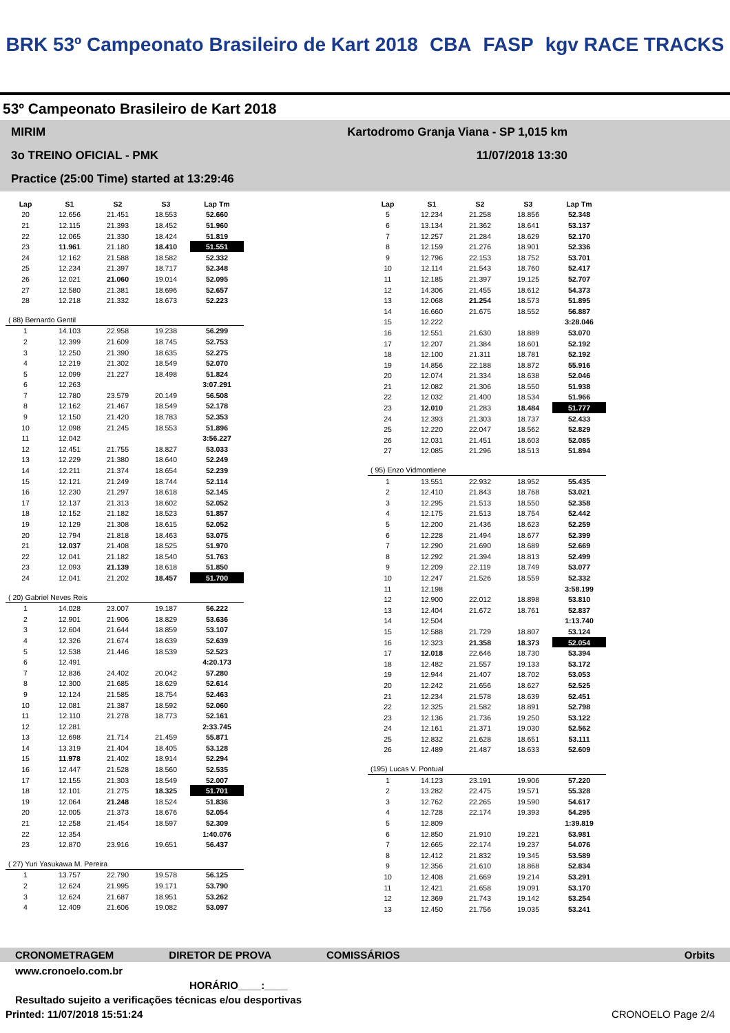BRK 53º Campeonato Brasileiro de Kart 2018 CBA FASP kgv RACE TRACKS
53º Campeonato Brasileiro de Kart 2018
MIRIM
3o TREINO OFICIAL - PMK
Practice (25:00 Time) started at 13:29:46
Kartodromo Granja Viana - SP 1,015 km
11/07/2018 13:30
| Lap | S1 | S2 | S3 | Lap Tm |
| --- | --- | --- | --- | --- |
| 20 | 12.656 | 21.451 | 18.553 | 52.660 |
| 21 | 12.115 | 21.393 | 18.452 | 51.960 |
| 22 | 12.065 | 21.330 | 18.424 | 51.819 |
| 23 | 11.961 | 21.180 | 18.410 | 51.551 |
| 24 | 12.162 | 21.588 | 18.582 | 52.332 |
| 25 | 12.234 | 21.397 | 18.717 | 52.348 |
| 26 | 12.021 | 21.060 | 19.014 | 52.095 |
| 27 | 12.580 | 21.381 | 18.696 | 52.657 |
| 28 | 12.218 | 21.332 | 18.673 | 52.223 |
| ( 88) Bernardo Gentil | | | | |
| 1 | 14.103 | 22.958 | 19.238 | 56.299 |
| 2 | 12.399 | 21.609 | 18.745 | 52.753 |
| 3 | 12.250 | 21.390 | 18.635 | 52.275 |
| 4 | 12.219 | 21.302 | 18.549 | 52.070 |
| 5 | 12.099 | 21.227 | 18.498 | 51.824 |
| 6 | 12.263 | | | 3:07.291 |
| 7 | 12.780 | 23.579 | 20.149 | 56.508 |
| 8 | 12.162 | 21.467 | 18.549 | 52.178 |
| 9 | 12.150 | 21.420 | 18.783 | 52.353 |
| 10 | 12.098 | 21.245 | 18.553 | 51.896 |
| 11 | 12.042 | | | 3:56.227 |
| 12 | 12.451 | 21.755 | 18.827 | 53.033 |
| 13 | 12.229 | 21.380 | 18.640 | 52.249 |
| 14 | 12.211 | 21.374 | 18.654 | 52.239 |
| 15 | 12.121 | 21.249 | 18.744 | 52.114 |
| 16 | 12.230 | 21.297 | 18.618 | 52.145 |
| 17 | 12.137 | 21.313 | 18.602 | 52.052 |
| 18 | 12.152 | 21.182 | 18.523 | 51.857 |
| 19 | 12.129 | 21.308 | 18.615 | 52.052 |
| 20 | 12.794 | 21.818 | 18.463 | 53.075 |
| 21 | 12.037 | 21.408 | 18.525 | 51.970 |
| 22 | 12.041 | 21.182 | 18.540 | 51.763 |
| 23 | 12.093 | 21.139 | 18.618 | 51.850 |
| 24 | 12.041 | 21.202 | 18.457 | 51.700 |
| ( 20) Gabriel Neves Reis | | | | |
| 1 | 14.028 | 23.007 | 19.187 | 56.222 |
| 2 | 12.901 | 21.906 | 18.829 | 53.636 |
| 3 | 12.604 | 21.644 | 18.859 | 53.107 |
| 4 | 12.326 | 21.674 | 18.639 | 52.639 |
| 5 | 12.538 | 21.446 | 18.539 | 52.523 |
| 6 | 12.491 | | | 4:20.173 |
| 7 | 12.836 | 24.402 | 20.042 | 57.280 |
| 8 | 12.300 | 21.685 | 18.629 | 52.614 |
| 9 | 12.124 | 21.585 | 18.754 | 52.463 |
| 10 | 12.081 | 21.387 | 18.592 | 52.060 |
| 11 | 12.110 | 21.278 | 18.773 | 52.161 |
| 12 | 12.281 | | | 2:33.745 |
| 13 | 12.698 | 21.714 | 21.459 | 55.871 |
| 14 | 13.319 | 21.404 | 18.405 | 53.128 |
| 15 | 11.978 | 21.402 | 18.914 | 52.294 |
| 16 | 12.447 | 21.528 | 18.560 | 52.535 |
| 17 | 12.155 | 21.303 | 18.549 | 52.007 |
| 18 | 12.101 | 21.275 | 18.325 | 51.701 |
| 19 | 12.064 | 21.248 | 18.524 | 51.836 |
| 20 | 12.005 | 21.373 | 18.676 | 52.054 |
| 21 | 12.258 | 21.454 | 18.597 | 52.309 |
| 22 | 12.354 | | | 1:40.076 |
| 23 | 12.870 | 23.916 | 19.651 | 56.437 |
| ( 27) Yuri Yasukawa M. Pereira | | | | |
| 1 | 13.757 | 22.790 | 19.578 | 56.125 |
| 2 | 12.624 | 21.995 | 19.171 | 53.790 |
| 3 | 12.624 | 21.687 | 18.951 | 53.262 |
| 4 | 12.409 | 21.606 | 19.082 | 53.097 |
| Lap | S1 | S2 | S3 | Lap Tm |
| --- | --- | --- | --- | --- |
| 5 | 12.234 | 21.258 | 18.856 | 52.348 |
| 6 | 13.134 | 21.362 | 18.641 | 53.137 |
| 7 | 12.257 | 21.284 | 18.629 | 52.170 |
| 8 | 12.159 | 21.276 | 18.901 | 52.336 |
| 9 | 12.796 | 22.153 | 18.752 | 53.701 |
| 10 | 12.114 | 21.543 | 18.760 | 52.417 |
| 11 | 12.185 | 21.397 | 19.125 | 52.707 |
| 12 | 14.306 | 21.455 | 18.612 | 54.373 |
| 13 | 12.068 | 21.254 | 18.573 | 51.895 |
| 14 | 16.660 | 21.675 | 18.552 | 56.887 |
| 15 | 12.222 | | | 3:28.046 |
| 16 | 12.551 | 21.630 | 18.889 | 53.070 |
| 17 | 12.207 | 21.384 | 18.601 | 52.192 |
| 18 | 12.100 | 21.311 | 18.781 | 52.192 |
| 19 | 14.856 | 22.188 | 18.872 | 55.916 |
| 20 | 12.074 | 21.334 | 18.638 | 52.046 |
| 21 | 12.082 | 21.306 | 18.550 | 51.938 |
| 22 | 12.032 | 21.400 | 18.534 | 51.966 |
| 23 | 12.010 | 21.283 | 18.484 | 51.777 |
| 24 | 12.393 | 21.303 | 18.737 | 52.433 |
| 25 | 12.220 | 22.047 | 18.562 | 52.829 |
| 26 | 12.031 | 21.451 | 18.603 | 52.085 |
| 27 | 12.085 | 21.296 | 18.513 | 51.894 |
| ( 95) Enzo Vidmontiene | | | | |
| 1 | 13.551 | 22.932 | 18.952 | 55.435 |
| 2 | 12.410 | 21.843 | 18.768 | 53.021 |
| 3 | 12.295 | 21.513 | 18.550 | 52.358 |
| 4 | 12.175 | 21.513 | 18.754 | 52.442 |
| 5 | 12.200 | 21.436 | 18.623 | 52.259 |
| 6 | 12.228 | 21.494 | 18.677 | 52.399 |
| 7 | 12.290 | 21.690 | 18.689 | 52.669 |
| 8 | 12.292 | 21.394 | 18.813 | 52.499 |
| 9 | 12.209 | 22.119 | 18.749 | 53.077 |
| 10 | 12.247 | 21.526 | 18.559 | 52.332 |
| 11 | 12.198 | | | 3:58.199 |
| 12 | 12.900 | 22.012 | 18.898 | 53.810 |
| 13 | 12.404 | 21.672 | 18.761 | 52.837 |
| 14 | 12.504 | | | 1:13.740 |
| 15 | 12.588 | 21.729 | 18.807 | 53.124 |
| 16 | 12.323 | 21.358 | 18.373 | 52.054 |
| 17 | 12.018 | 22.646 | 18.730 | 53.394 |
| 18 | 12.482 | 21.557 | 19.133 | 53.172 |
| 19 | 12.944 | 21.407 | 18.702 | 53.053 |
| 20 | 12.242 | 21.656 | 18.627 | 52.525 |
| 21 | 12.234 | 21.578 | 18.639 | 52.451 |
| 22 | 12.325 | 21.582 | 18.891 | 52.798 |
| 23 | 12.136 | 21.736 | 19.250 | 53.122 |
| 24 | 12.161 | 21.371 | 19.030 | 52.562 |
| 25 | 12.832 | 21.628 | 18.651 | 53.111 |
| 26 | 12.489 | 21.487 | 18.633 | 52.609 |
| (195) Lucas V. Pontual | | | | |
| 1 | 14.123 | 23.191 | 19.906 | 57.220 |
| 2 | 13.282 | 22.475 | 19.571 | 55.328 |
| 3 | 12.762 | 22.265 | 19.590 | 54.617 |
| 4 | 12.728 | 22.174 | 19.393 | 54.295 |
| 5 | 12.809 | | | 1:39.819 |
| 6 | 12.850 | 21.910 | 19.221 | 53.981 |
| 7 | 12.665 | 22.174 | 19.237 | 54.076 |
| 8 | 12.412 | 21.832 | 19.345 | 53.589 |
| 9 | 12.356 | 21.610 | 18.868 | 52.834 |
| 10 | 12.408 | 21.669 | 19.214 | 53.291 |
| 11 | 12.421 | 21.658 | 19.091 | 53.170 |
| 12 | 12.369 | 21.743 | 19.142 | 53.254 |
| 13 | 12.450 | 21.756 | 19.035 | 53.241 |
CRONOMETRAGEM DIRETOR DE PROVA COMISSÁRIOS Orbits
www.cronoelo.com.br
HORÁRIO____:____
Resultado sujeito a verificações técnicas e/ou desportivas
Printed: 11/07/2018 15:51:24 CRONOELO Page 2/4